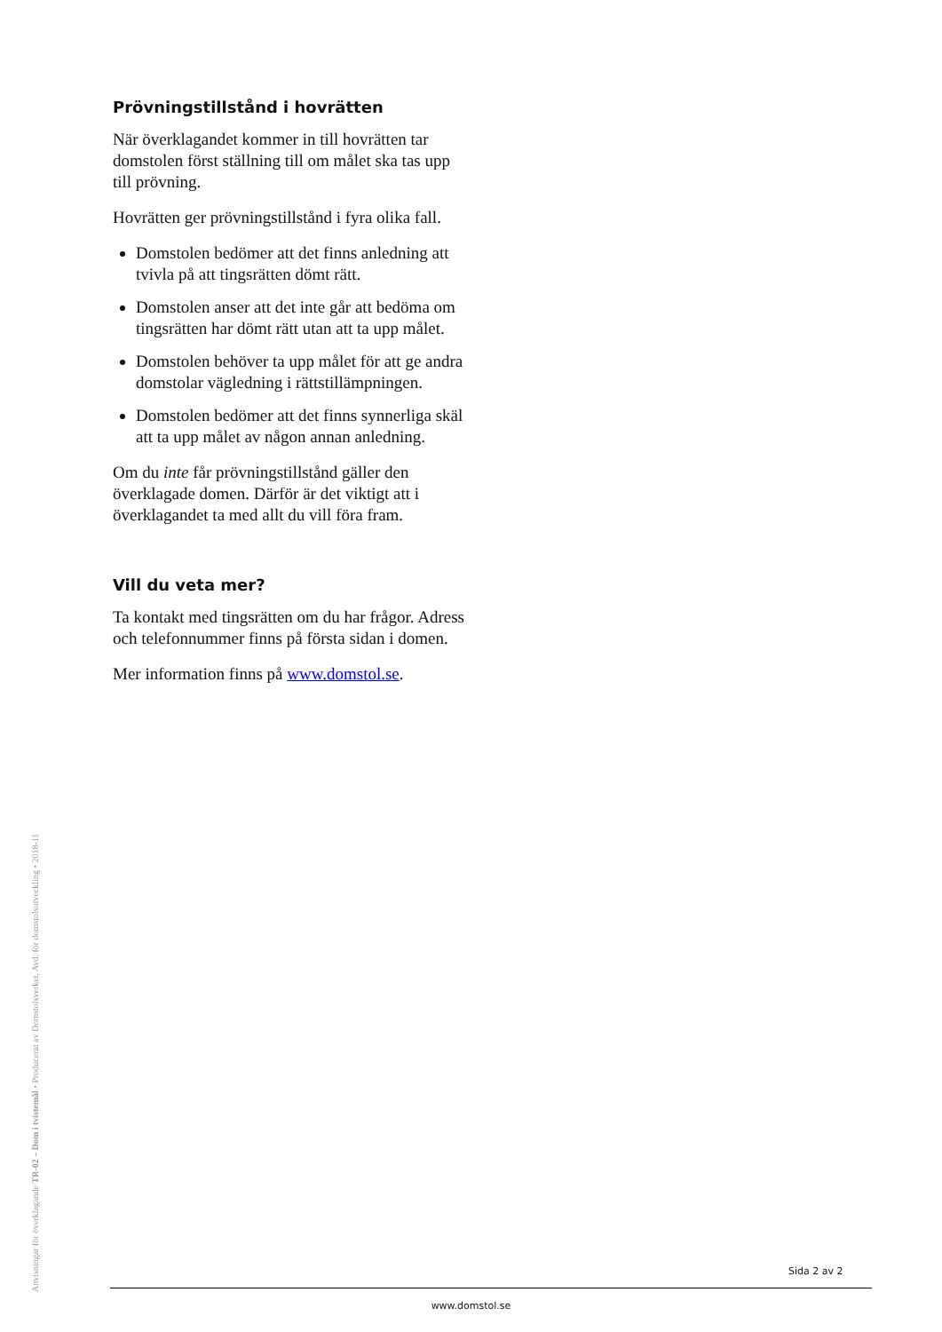Prövningstillstånd i hovrätten
När överklagandet kommer in till hovrätten tar domstolen först ställning till om målet ska tas upp till prövning.
Hovrätten ger prövningstillstånd i fyra olika fall.
Domstolen bedömer att det finns anledning att tvivla på att tingsrätten dömt rätt.
Domstolen anser att det inte går att bedöma om tingsrätten har dömt rätt utan att ta upp målet.
Domstolen behöver ta upp målet för att ge andra domstolar vägledning i rättstillämpningen.
Domstolen bedömer att det finns synnerliga skäl att ta upp målet av någon annan anledning.
Om du inte får prövningstillstånd gäller den överklagade domen. Därför är det viktigt att i överklagandet ta med allt du vill föra fram.
Vill du veta mer?
Ta kontakt med tingsrätten om du har frågor. Adress och telefonnummer finns på första sidan i domen.
Mer information finns på www.domstol.se.
Anvisningar för överklagande TR-02 – Dom i tvistemål • Producerat av Domstolsverket, Avd. för domstolsutveckling • 2018-11
Sida 2 av 2
www.domstol.se